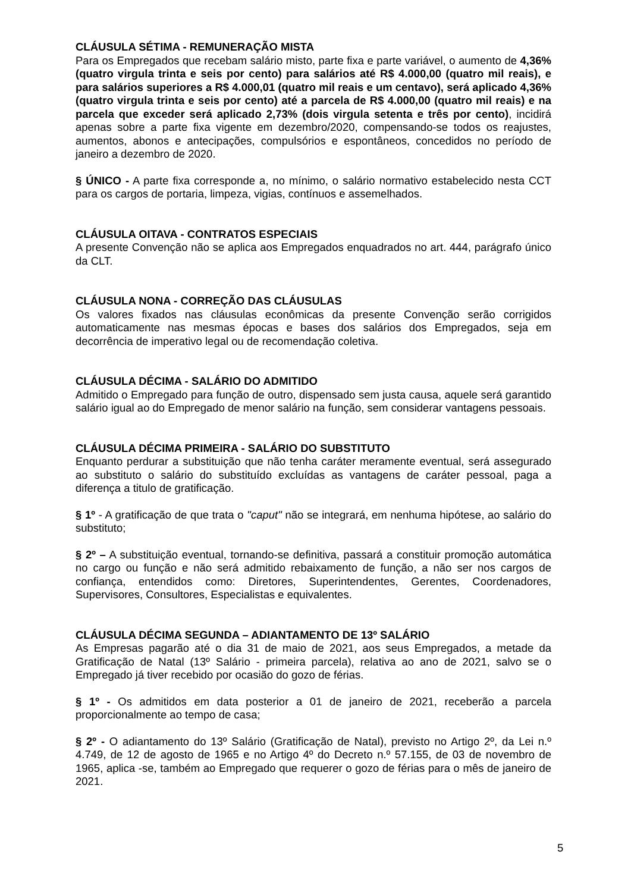CLÁUSULA SÉTIMA - REMUNERAÇÃO MISTA
Para os Empregados que recebam salário misto, parte fixa e parte variável, o aumento de 4,36% (quatro virgula trinta e seis por cento) para salários até R$ 4.000,00 (quatro mil reais), e para salários superiores a R$ 4.000,01 (quatro mil reais e um centavo), será aplicado 4,36% (quatro virgula trinta e seis por cento) até a parcela de R$ 4.000,00 (quatro mil reais) e na parcela que exceder será aplicado 2,73% (dois virgula setenta e três por cento), incidirá apenas sobre a parte fixa vigente em dezembro/2020, compensando-se todos os reajustes, aumentos, abonos e antecipações, compulsórios e espontâneos, concedidos no período de janeiro a dezembro de 2020.
§ ÚNICO - A parte fixa corresponde a, no mínimo, o salário normativo estabelecido nesta CCT para os cargos de portaria, limpeza, vigias, contínuos e assemelhados.
CLÁUSULA OITAVA - CONTRATOS ESPECIAIS
A presente Convenção não se aplica aos Empregados enquadrados no art. 444, parágrafo único da CLT.
CLÁUSULA NONA - CORREÇÃO DAS CLÁUSULAS
Os valores fixados nas cláusulas econômicas da presente Convenção serão corrigidos automaticamente nas mesmas épocas e bases dos salários dos Empregados, seja em decorrência de imperativo legal ou de recomendação coletiva.
CLÁUSULA DÉCIMA - SALÁRIO DO ADMITIDO
Admitido o Empregado para função de outro, dispensado sem justa causa, aquele será garantido salário igual ao do Empregado de menor salário na função, sem considerar vantagens pessoais.
CLÁUSULA DÉCIMA PRIMEIRA - SALÁRIO DO SUBSTITUTO
Enquanto perdurar a substituição que não tenha caráter meramente eventual, será assegurado ao substituto o salário do substituído excluídas as vantagens de caráter pessoal, paga a diferença a titulo de gratificação.
§ 1º - A gratificação de que trata o "caput" não se integrará, em nenhuma hipótese, ao salário do substituto;
§ 2º – A substituição eventual, tornando-se definitiva, passará a constituir promoção automática no cargo ou função e não será admitido rebaixamento de função, a não ser nos cargos de confiança, entendidos como: Diretores, Superintendentes, Gerentes, Coordenadores, Supervisores, Consultores, Especialistas e equivalentes.
CLÁUSULA DÉCIMA SEGUNDA – ADIANTAMENTO DE 13º SALÁRIO
As Empresas pagarão até o dia 31 de maio de 2021, aos seus Empregados, a metade da Gratificação de Natal (13º Salário - primeira parcela), relativa ao ano de 2021, salvo se o Empregado já tiver recebido por ocasião do gozo de férias.
§ 1º - Os admitidos em data posterior a 01 de janeiro de 2021, receberão a parcela proporcionalmente ao tempo de casa;
§ 2º - O adiantamento do 13º Salário (Gratificação de Natal), previsto no Artigo 2º, da Lei n.º 4.749, de 12 de agosto de 1965 e no Artigo 4º do Decreto n.º 57.155, de 03 de novembro de 1965, aplica -se, também ao Empregado que requerer o gozo de férias para o mês de janeiro de 2021.
5